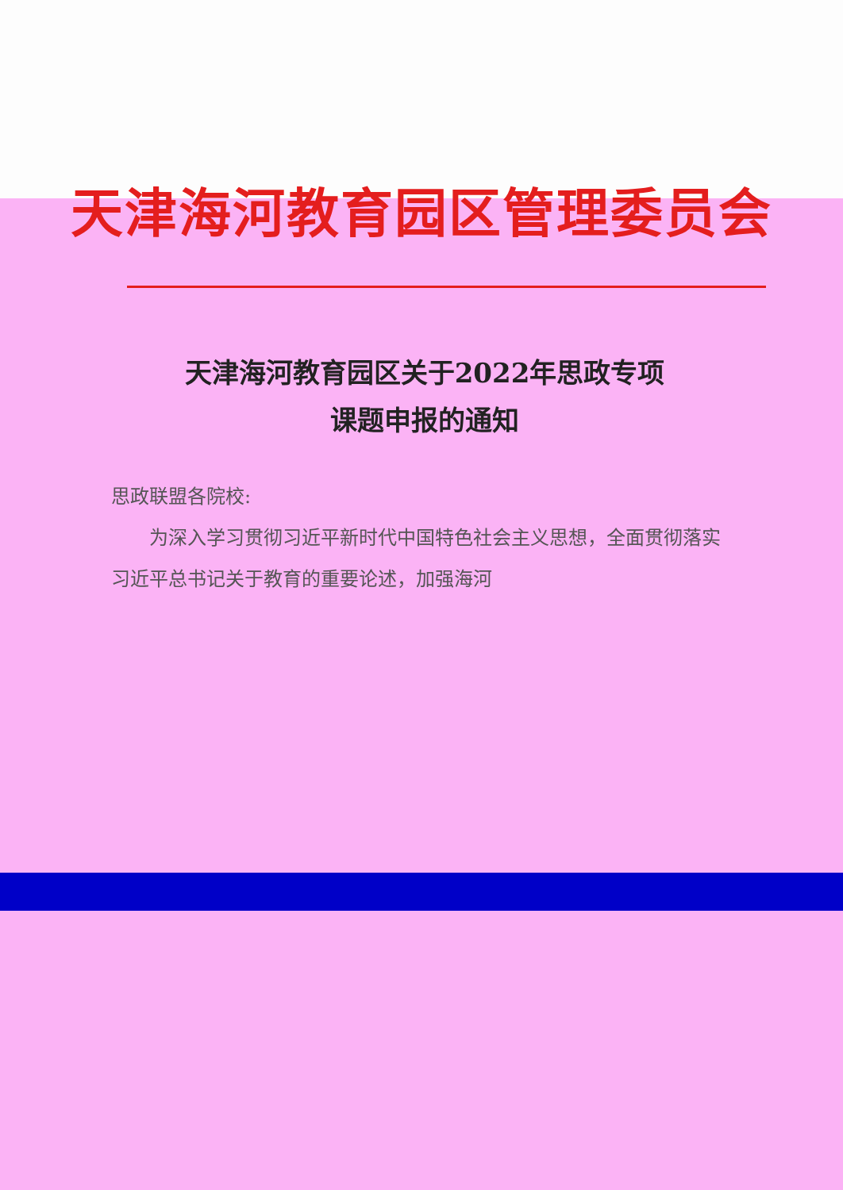天津海河教育园区管理委员会
天津海河教育园区关于2022年思政专项
课题申报的通知
思政联盟各院校:
为深入学习贯彻习近平新时代中国特色社会主义思想，全面贯彻落实习近平总书记关于教育的重要论述，加强海河